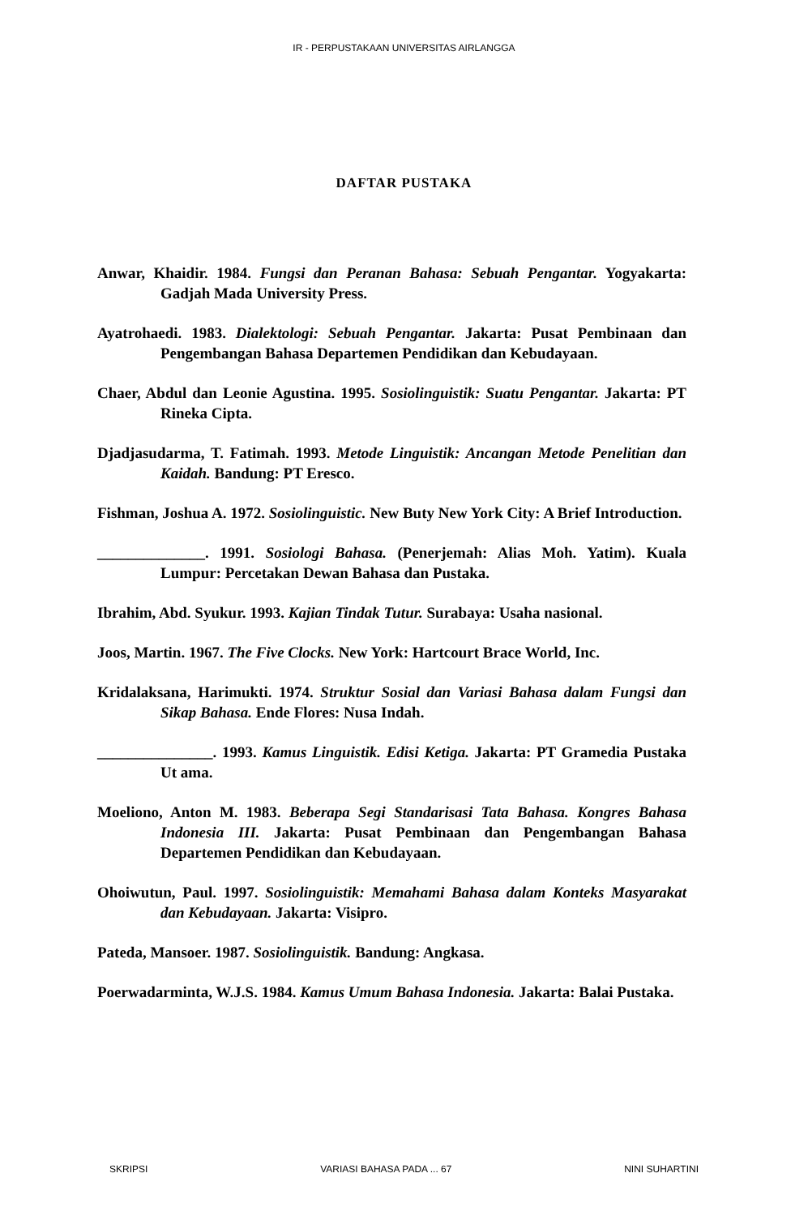IR - PERPUSTAKAAN UNIVERSITAS AIRLANGGA
DAFTAR PUSTAKA
Anwar, Khaidir. 1984. Fungsi dan Peranan Bahasa: Sebuah Pengantar. Yogyakarta: Gadjah Mada University Press.
Ayatrohaedi. 1983. Dialektologi: Sebuah Pengantar. Jakarta: Pusat Pembinaan dan Pengembangan Bahasa Departemen Pendidikan dan Kebudayaan.
Chaer, Abdul dan Leonie Agustina. 1995. Sosiolinguistik: Suatu Pengantar. Jakarta: PT Rineka Cipta.
Djadjasudarma, T. Fatimah. 1993. Metode Linguistik: Ancangan Metode Penelitian dan Kaidah. Bandung: PT Eresco.
Fishman, Joshua A. 1972. Sosiolinguistic. New Buty New York City: A Brief Introduction.
______________. 1991. Sosiologi Bahasa. (Penerjemah: Alias Moh. Yatim). Kuala Lumpur: Percetakan Dewan Bahasa dan Pustaka.
Ibrahim, Abd. Syukur. 1993. Kajian Tindak Tutur. Surabaya: Usaha nasional.
Joos, Martin. 1967. The Five Clocks. New York: Hartcourt Brace World, Inc.
Kridalaksana, Harimukti. 1974. Struktur Sosial dan Variasi Bahasa dalam Fungsi dan Sikap Bahasa. Ende Flores: Nusa Indah.
_______________. 1993. Kamus Linguistik. Edisi Ketiga. Jakarta: PT Gramedia Pustaka Ut ama.
Moeliono, Anton M. 1983. Beberapa Segi Standarisasi Tata Bahasa. Kongres Bahasa Indonesia III. Jakarta: Pusat Pembinaan dan Pengembangan Bahasa Departemen Pendidikan dan Kebudayaan.
Ohoiwutun, Paul. 1997. Sosiolinguistik: Memahami Bahasa dalam Konteks Masyarakat dan Kebudayaan. Jakarta: Visipro.
Pateda, Mansoer. 1987. Sosiolinguistik. Bandung: Angkasa.
Poerwadarminta, W.J.S. 1984. Kamus Umum Bahasa Indonesia. Jakarta: Balai Pustaka.
SKRIPSI VARIASI BAHASA PADA ... 67 NINI SUHARTINI